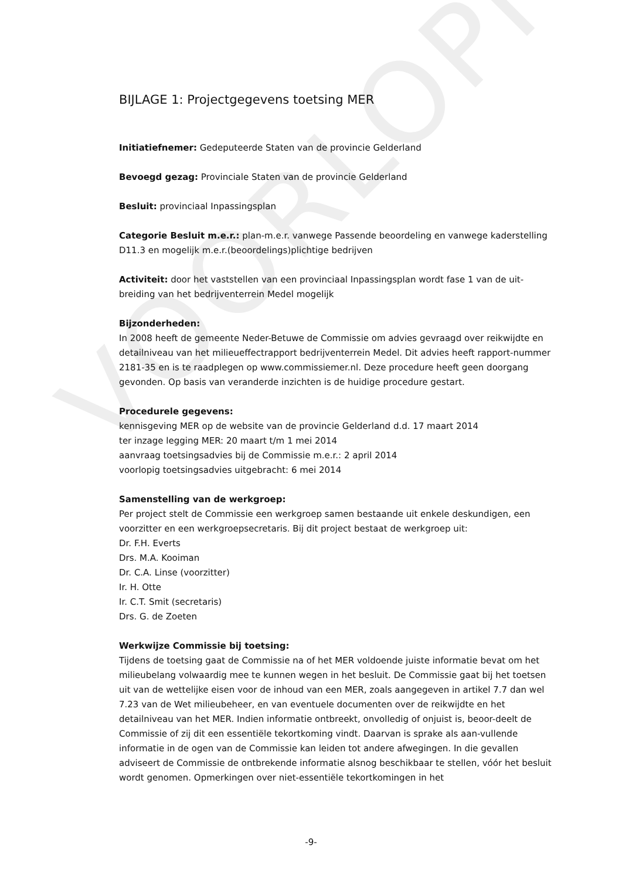VOORLOPIG
BIJLAGE 1: Projectgegevens toetsing MER
Initiatiefnemer: Gedeputeerde Staten van de provincie Gelderland
Bevoegd gezag: Provinciale Staten van de provincie Gelderland
Besluit: provinciaal Inpassingsplan
Categorie Besluit m.e.r.: plan-m.e.r. vanwege Passende beoordeling en vanwege kaderstelling D11.3 en mogelijk m.e.r.(beoordelings)plichtige bedrijven
Activiteit: door het vaststellen van een provinciaal Inpassingsplan wordt fase 1 van de uit-breiding van het bedrijventerrein Medel mogelijk
Bijzonderheden:
In 2008 heeft de gemeente Neder-Betuwe de Commissie om advies gevraagd over reikwijdte en detailniveau van het milieueffectrapport bedrijventerrein Medel. Dit advies heeft rapport-nummer 2181-35 en is te raadplegen op www.commissiemer.nl. Deze procedure heeft geen doorgang gevonden. Op basis van veranderde inzichten is de huidige procedure gestart.
Procedurele gegevens:
kennisgeving MER op de website van de provincie Gelderland d.d. 17 maart 2014
ter inzage legging MER: 20 maart t/m 1 mei 2014
aanvraag toetsingsadvies bij de Commissie m.e.r.: 2 april 2014
voorlopig toetsingsadvies uitgebracht: 6 mei 2014
Samenstelling van de werkgroep:
Per project stelt de Commissie een werkgroep samen bestaande uit enkele deskundigen, een voorzitter en een werkgroepsecretaris. Bij dit project bestaat de werkgroep uit:
Dr. F.H. Everts
Drs. M.A. Kooiman
Dr. C.A. Linse (voorzitter)
Ir. H. Otte
Ir. C.T. Smit (secretaris)
Drs. G. de Zoeten
Werkwijze Commissie bij toetsing:
Tijdens de toetsing gaat de Commissie na of het MER voldoende juiste informatie bevat om het milieubelang volwaardig mee te kunnen wegen in het besluit. De Commissie gaat bij het toetsen uit van de wettelijke eisen voor de inhoud van een MER, zoals aangegeven in artikel 7.7 dan wel 7.23 van de Wet milieubeheer, en van eventuele documenten over de reikwijdte en het detailniveau van het MER. Indien informatie ontbreekt, onvolledig of onjuist is, beoor-deelt de Commissie of zij dit een essentiële tekortkoming vindt. Daarvan is sprake als aan-vullende informatie in de ogen van de Commissie kan leiden tot andere afwegingen. In die gevallen adviseert de Commissie de ontbrekende informatie alsnog beschikbaar te stellen, vóór het besluit wordt genomen. Opmerkingen over niet-essentiële tekortkomingen in het
-9-